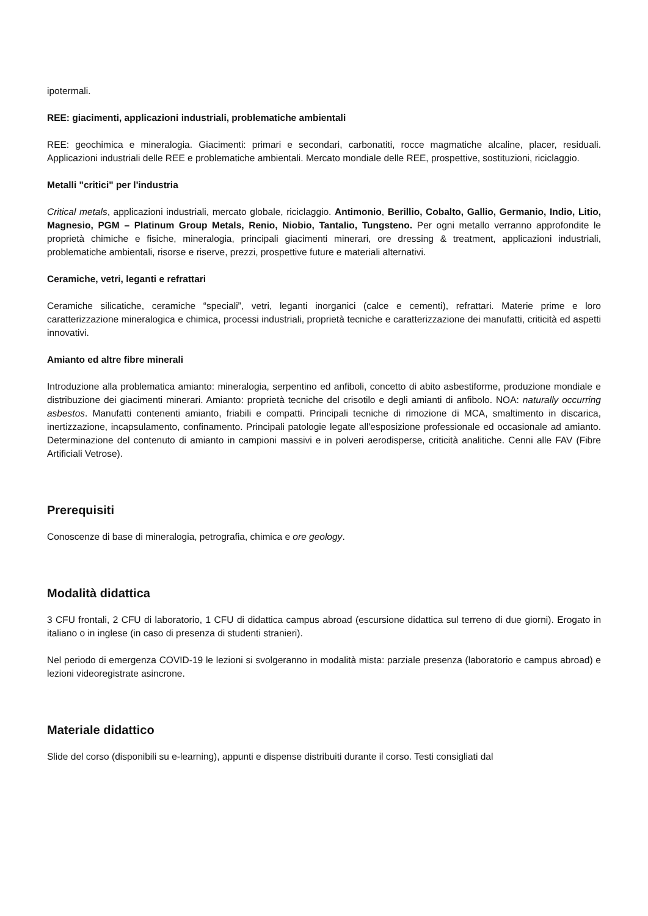ipotermali.
REE: giacimenti, applicazioni industriali, problematiche ambientali
REE: geochimica e mineralogia. Giacimenti: primari e secondari, carbonatiti, rocce magmatiche alcaline, placer, residuali. Applicazioni industriali delle REE e problematiche ambientali. Mercato mondiale delle REE, prospettive, sostituzioni, riciclaggio.
Metalli "critici" per l'industria
Critical metals, applicazioni industriali, mercato globale, riciclaggio. Antimonio, Berillio, Cobalto, Gallio, Germanio, Indio, Litio, Magnesio, PGM – Platinum Group Metals, Renio, Niobio, Tantalio, Tungsteno. Per ogni metallo verranno approfondite le proprietà chimiche e fisiche, mineralogia, principali giacimenti minerari, ore dressing & treatment, applicazioni industriali, problematiche ambientali, risorse e riserve, prezzi, prospettive future e materiali alternativi.
Ceramiche, vetri, leganti e refrattari
Ceramiche silicatiche, ceramiche “speciali”, vetri, leganti inorganici (calce e cementi), refrattari. Materie prime e loro caratterizzazione mineralogica e chimica, processi industriali, proprietà tecniche e caratterizzazione dei manufatti, criticità ed aspetti innovativi.
Amianto ed altre fibre minerali
Introduzione alla problematica amianto: mineralogia, serpentino ed anfiboli, concetto di abito asbestiforme, produzione mondiale e distribuzione dei giacimenti minerari. Amianto: proprietà tecniche del crisotilo e degli amianti di anfibolo. NOA: naturally occurring asbestos. Manufatti contenenti amianto, friabili e compatti. Principali tecniche di rimozione di MCA, smaltimento in discarica, inertizzazione, incapsulamento, confinamento. Principali patologie legate all'esposizione professionale ed occasionale ad amianto. Determinazione del contenuto di amianto in campioni massivi e in polveri aerodisperse, criticità analitiche. Cenni alle FAV (Fibre Artificiali Vetrose).
Prerequisiti
Conoscenze di base di mineralogia, petrografia, chimica e ore geology.
Modalità didattica
3 CFU frontali, 2 CFU di laboratorio, 1 CFU di didattica campus abroad (escursione didattica sul terreno di due giorni). Erogato in italiano o in inglese (in caso di presenza di studenti stranieri).
Nel periodo di emergenza COVID-19 le lezioni si svolgeranno in modalità mista: parziale presenza (laboratorio e campus abroad) e lezioni videoregistrate asincrone.
Materiale didattico
Slide del corso (disponibili su e-learning), appunti e dispense distribuiti durante il corso. Testi consigliati dal